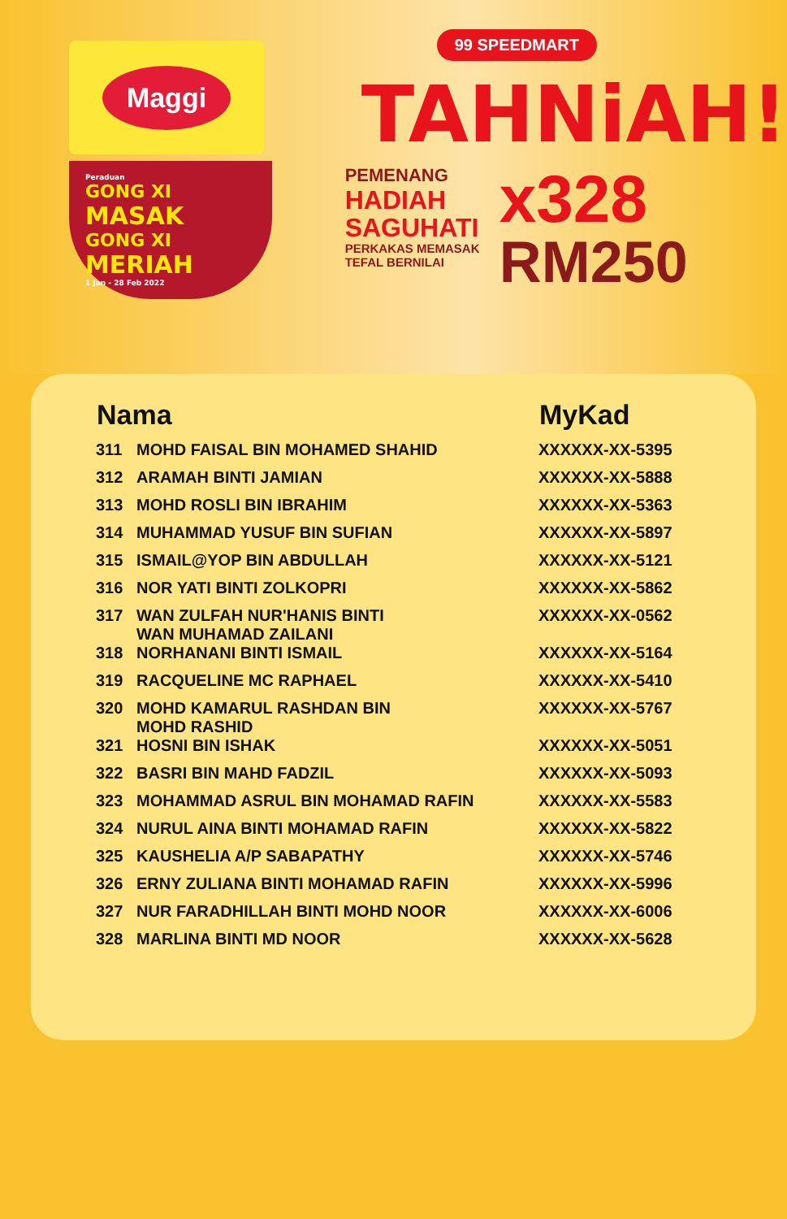Maggi
Peraduan
GONG XI
MASAK
GONG XI
MERIAH
1 Jan - 28 Feb 2022
99 SPEEDMART
TAHNiAH!
PEMENANG
HADIAH SAGUHATI
PERKAKAS MEMASAK TEFAL BERNILAI
x328
RM250
| Nama | | MyKad |
| --- | --- | --- |
| 311 | MOHD FAISAL BIN MOHAMED SHAHID | XXXXXX-XX-5395 |
| 312 | ARAMAH BINTI JAMIAN | XXXXXX-XX-5888 |
| 313 | MOHD ROSLI BIN IBRAHIM | XXXXXX-XX-5363 |
| 314 | MUHAMMAD YUSUF BIN SUFIAN | XXXXXX-XX-5897 |
| 315 | ISMAIL@YOP BIN ABDULLAH | XXXXXX-XX-5121 |
| 316 | NOR YATI BINTI ZOLKOPRI | XXXXXX-XX-5862 |
| 317 | WAN ZULFAH NUR'HANIS BINTI WAN MUHAMAD ZAILANI | XXXXXX-XX-0562 |
| 318 | NORHANANI BINTI ISMAIL | XXXXXX-XX-5164 |
| 319 | RACQUELINE MC RAPHAEL | XXXXXX-XX-5410 |
| 320 | MOHD KAMARUL RASHDAN BIN MOHD RASHID | XXXXXX-XX-5767 |
| 321 | HOSNI BIN ISHAK | XXXXXX-XX-5051 |
| 322 | BASRI BIN MAHD FADZIL | XXXXXX-XX-5093 |
| 323 | MOHAMMAD ASRUL BIN MOHAMAD RAFIN | XXXXXX-XX-5583 |
| 324 | NURUL AINA BINTI MOHAMAD RAFIN | XXXXXX-XX-5822 |
| 325 | KAUSHELIA A/P SABAPATHY | XXXXXX-XX-5746 |
| 326 | ERNY ZULIANA BINTI MOHAMAD RAFIN | XXXXXX-XX-5996 |
| 327 | NUR FARADHILLAH BINTI MOHD NOOR | XXXXXX-XX-6006 |
| 328 | MARLINA BINTI MD NOOR | XXXXXX-XX-5628 |